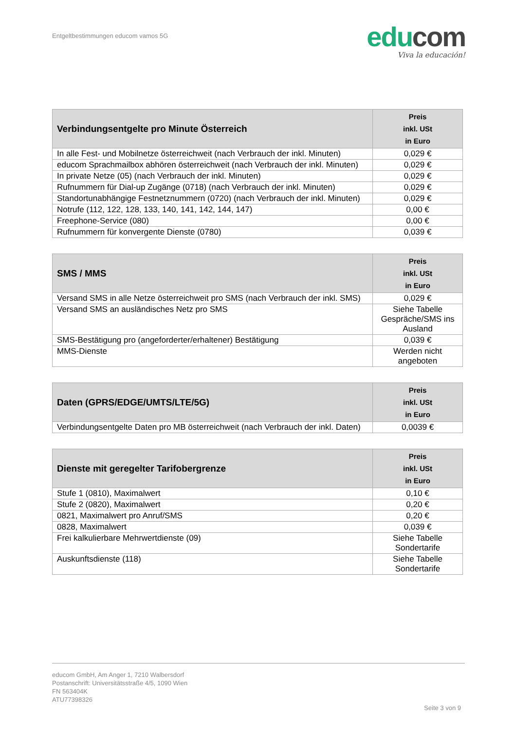Entgeltbestimmungen educom vamos 5G
edu com
Viva la educación!
| Verbindungsentgelte pro Minute Österreich | Preis inkl. USt in Euro |
| --- | --- |
| In alle Fest- und Mobilnetze österreichweit (nach Verbrauch der inkl. Minuten) | 0,029 € |
| educom Sprachmailbox abhören österreichweit (nach Verbrauch der inkl. Minuten) | 0,029 € |
| In private Netze (05) (nach Verbrauch der inkl. Minuten) | 0,029 € |
| Rufnummern für Dial-up Zugänge (0718) (nach Verbrauch der inkl. Minuten) | 0,029 € |
| Standortunabhängige Festnetznummern (0720) (nach Verbrauch der inkl. Minuten) | 0,029 € |
| Notrufe (112, 122, 128, 133, 140, 141, 142, 144, 147) | 0,00 € |
| Freephone-Service (080) | 0,00 € |
| Rufnummern für konvergente Dienste (0780) | 0,039 € |
| SMS / MMS | Preis inkl. USt in Euro |
| --- | --- |
| Versand SMS in alle Netze österreichweit pro SMS (nach Verbrauch der inkl. SMS) | 0,029 € |
| Versand SMS an ausländisches Netz pro SMS | Siehe Tabelle Gespräche/SMS ins Ausland |
| SMS-Bestätigung pro (angeforderter/erhaltener) Bestätigung | 0,039 € |
| MMS-Dienste | Werden nicht angeboten |
| Daten (GPRS/EDGE/UMTS/LTE/5G) | Preis inkl. USt in Euro |
| --- | --- |
| Verbindungsentgelte Daten pro MB österreichweit (nach Verbrauch der inkl. Daten) | 0,0039 € |
| Dienste mit geregelter Tarifobergrenze | Preis inkl. USt in Euro |
| --- | --- |
| Stufe 1 (0810), Maximalwert | 0,10 € |
| Stufe 2 (0820), Maximalwert | 0,20 € |
| 0821, Maximalwert pro Anruf/SMS | 0,20 € |
| 0828, Maximalwert | 0,039 € |
| Frei kalkulierbare Mehrwertdienste (09) | Siehe Tabelle Sondertarife |
| Auskunftsdienste (118) | Siehe Tabelle Sondertarife |
educom GmbH, Am Anger 1, 7210 Walbersdorf
Postanschrift: Universitätsstraße 4/5, 1090 Wien
FN 563404K
ATU77398326
Seite 3 von 9